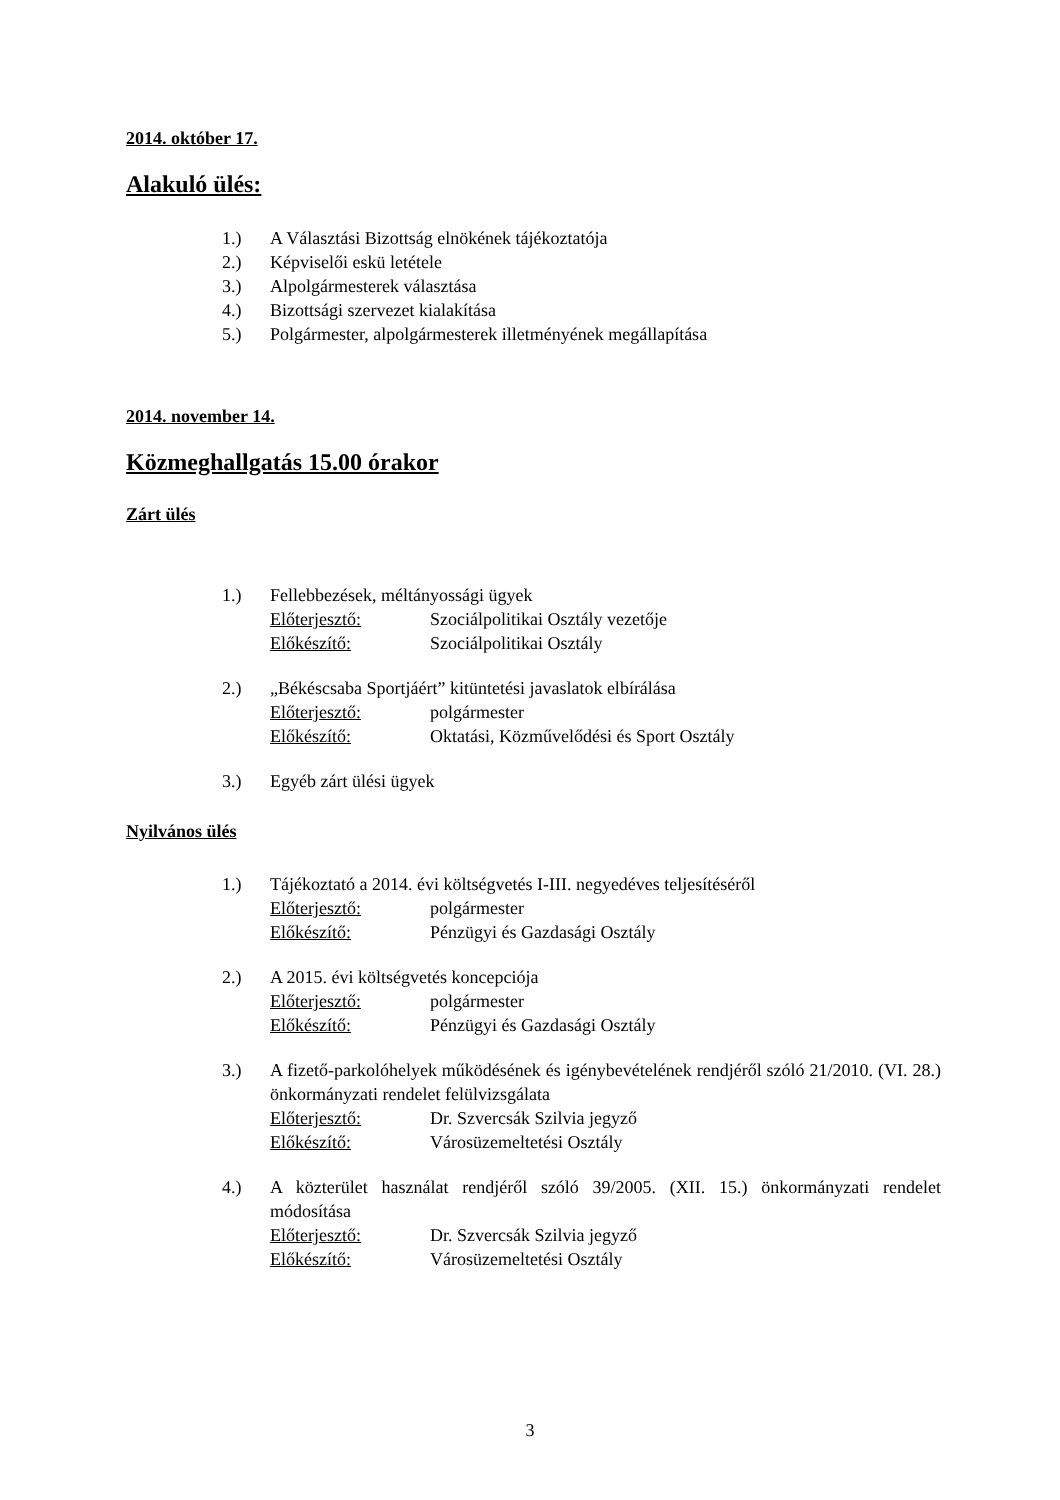2014. október 17.
Alakuló ülés:
1.) A Választási Bizottság elnökének tájékoztatója
2.) Képviselői eskü letétele
3.) Alpolgármesterek választása
4.) Bizottsági szervezet kialakítása
5.) Polgármester, alpolgármesterek illetményének megállapítása
2014. november 14.
Közmeghallgatás 15.00 órakor
Zárt ülés
1.) Fellebbezések, méltányossági ügyek
Előterjesztő: Szociálpolitikai Osztály vezetője
Előkészítő: Szociálpolitikai Osztály
2.) „Békéscsaba Sportjáért” kitüntetési javaslatok elbírálása
Előterjesztő: polgármester
Előkészítő: Oktatási, Közművelődési és Sport Osztály
3.) Egyéb zárt ülési ügyek
Nyilvános ülés
1.) Tájékoztató a 2014. évi költségvetés I-III. negyedéves teljesítéséről
Előterjesztő: polgármester
Előkészítő: Pénzügyi és Gazdasági Osztály
2.) A 2015. évi költségvetés koncepciója
Előterjesztő: polgármester
Előkészítő: Pénzügyi és Gazdasági Osztály
3.) A fizető-parkolóhelyek működésének és igénybevételének rendjéről szóló 21/2010. (VI. 28.) önkormányzati rendelet felülvizsgálata
Előterjesztő: Dr. Szvercsák Szilvia jegyző
Előkészítő: Városüzemeltetési Osztály
4.) A közterület használat rendjéről szóló 39/2005. (XII. 15.) önkormányzati rendelet módosítása
Előterjesztő: Dr. Szvercsák Szilvia jegyző
Előkészítő: Városüzemeltetési Osztály
3